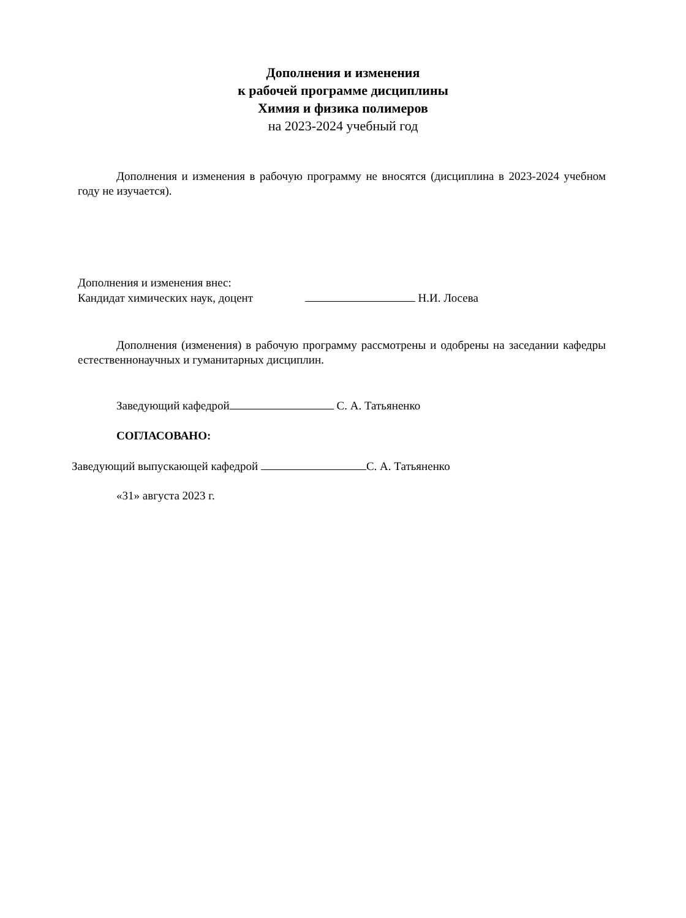Дополнения и изменения
к рабочей программе дисциплины
Химия и физика полимеров
на 2023-2024 учебный год
Дополнения и изменения в рабочую программу не вносятся (дисциплина в 2023-2024 учебном году не изучается).
Дополнения и изменения внес:
Кандидат химических наук, доцент Н.И. Лосева
Дополнения (изменения) в рабочую программу рассмотрены и одобрены на заседании кафедры естественнонаучных и гуманитарных дисциплин.
Заведующий кафедрой С. А. Татьяненко
СОГЛАСОВАНО:
Заведующий выпускающей кафедрой С. А. Татьяненко
«31» августа 2023 г.